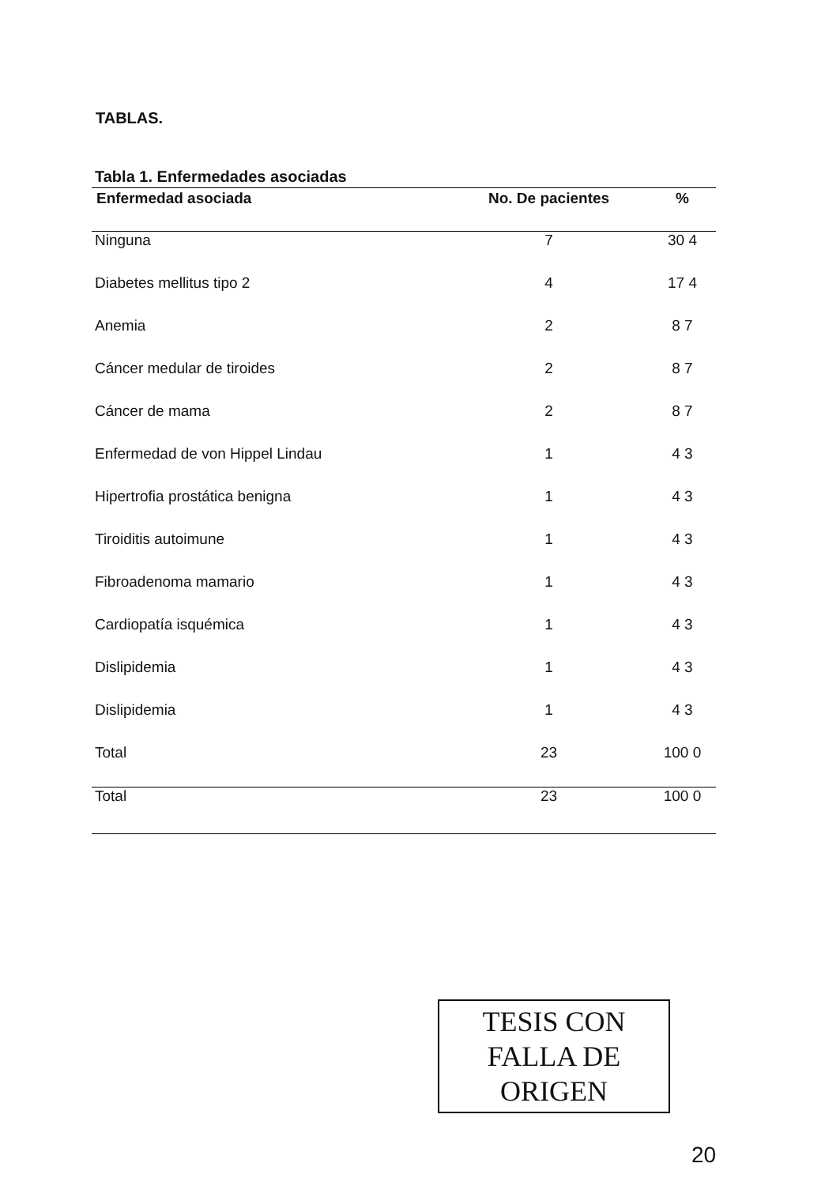TABLAS.
Tabla 1. Enfermedades asociadas
| Enfermedad asociada | No. De pacientes | % |
| --- | --- | --- |
| Ninguna | 7 | 30 4 |
| Diabetes mellitus tipo 2 | 4 | 17 4 |
| Anemia | 2 | 8 7 |
| Cáncer medular de tiroides | 2 | 8 7 |
| Cáncer de mama | 2 | 8 7 |
| Enfermedad de von Hippel Lindau | 1 | 4 3 |
| Hipertrofia prostática benigna | 1 | 4 3 |
| Tiroiditis autoimune | 1 | 4 3 |
| Fibroadenoma mamario | 1 | 4 3 |
| Cardiopatía isquémica | 1 | 4 3 |
| Dislipidemia | 1 | 4 3 |
| Dislipidemia | 1 | 4 3 |
| Total | 23 | 100 0 |
| Total | 23 | 100 0 |
TESIS CON
FALLA DE ORIGEN
20